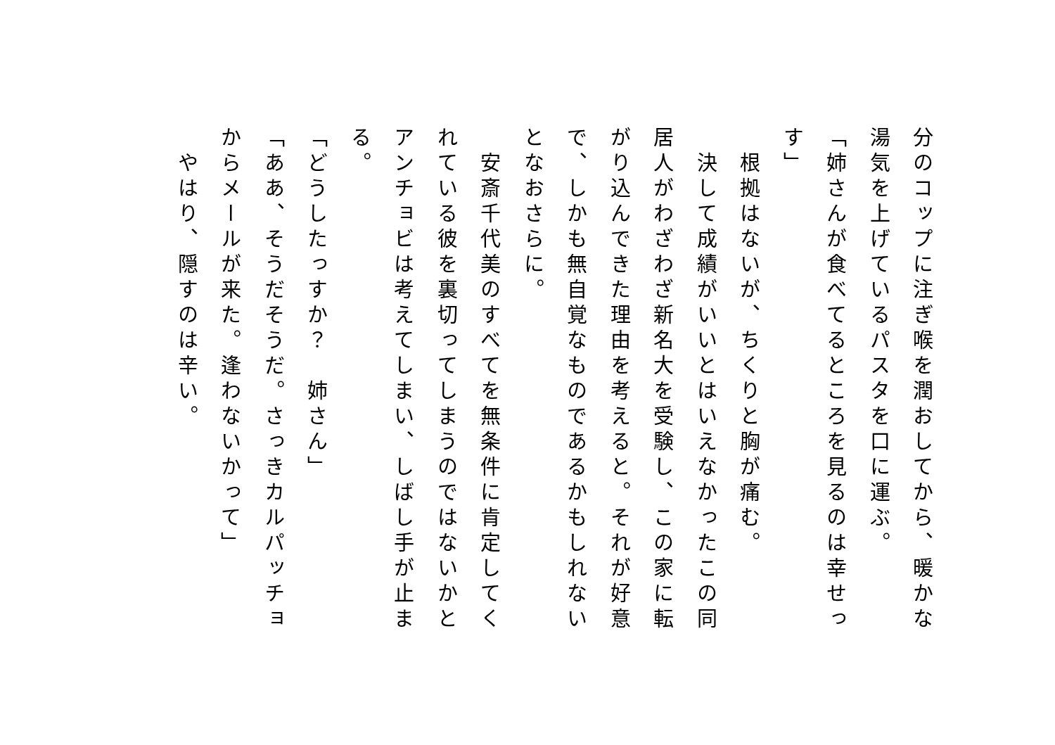分のコップに注ぎ喉を潤おしてから、暖かな湯気を上げているパスタを口に運ぶ。
「姉さんが食べてるところを見るのは幸せっす」
　根拠はないが、ちくりと胸が痛む。
　決して成績がいいとはいえなかったこの同居人がわざわざ新名大を受験し、この家に転がり込んできた理由を考えると。それが好意で、しかも無自覚なものであるかもしれないとなおさらに。
　安斎千代美のすべてを無条件に肯定してくれている彼を裏切ってしまうのではないかとアンチョビは考えてしまい、しばし手が止まる。
「どうしたっすか？　姉さん」
「ああ、そうだそうだ。さっきカルパッチョからメールが来た。逢わないかって」
　やはり、隠すのは辛い。